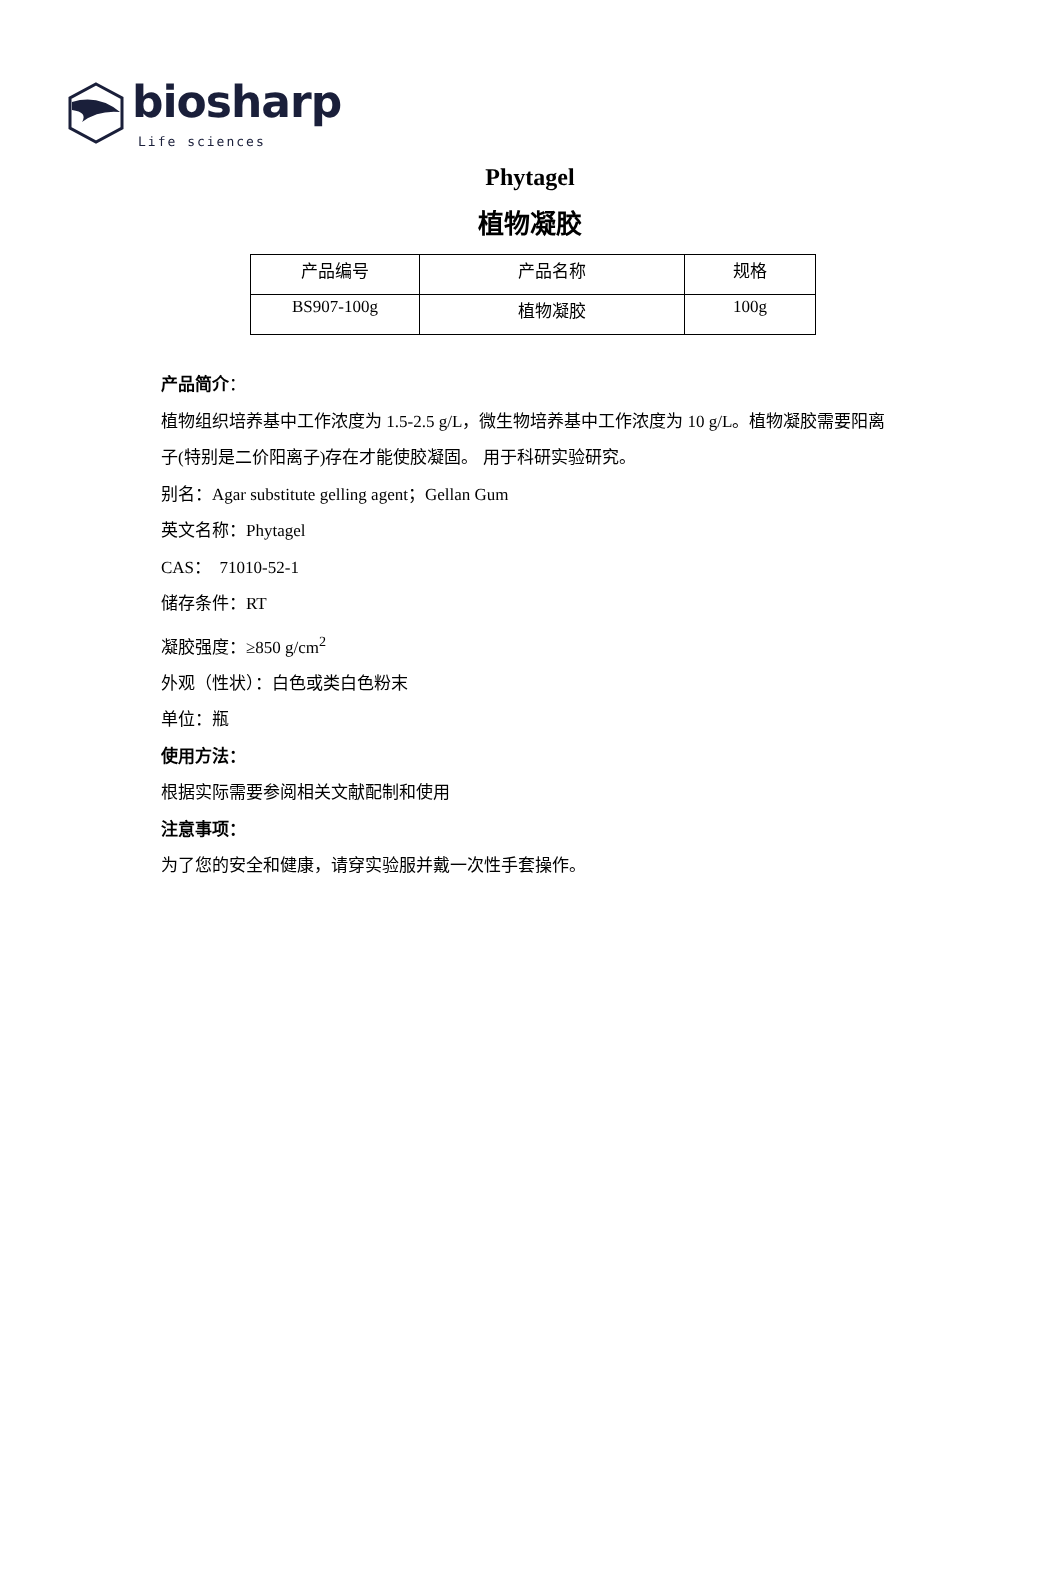biosharp
Life sciences
Phytagel
植物凝胶
| 产品编号 | 产品名称 | 规格 |
| BS907-100g | 植物凝胶 | 100g |
产品简介：
植物组织培养基中工作浓度为 1.5-2.5 g/L，微生物培养基中工作浓度为 10 g/L。植物凝胶需要阳离子(特别是二价阳离子)存在才能使胶凝固。 用于科研实验研究。
别名：Agar substitute gelling agent；Gellan Gum
英文名称：Phytagel
CAS： 71010-52-1
储存条件：RT
凝胶强度：≥850 g/cm<sup>2</sup>
外观（性状）：白色或类白色粉末
单位：瓶
使用方法：
根据实际需要参阅相关文献配制和使用
注意事项：
为了您的安全和健康，请穿实验服并戴一次性手套操作。